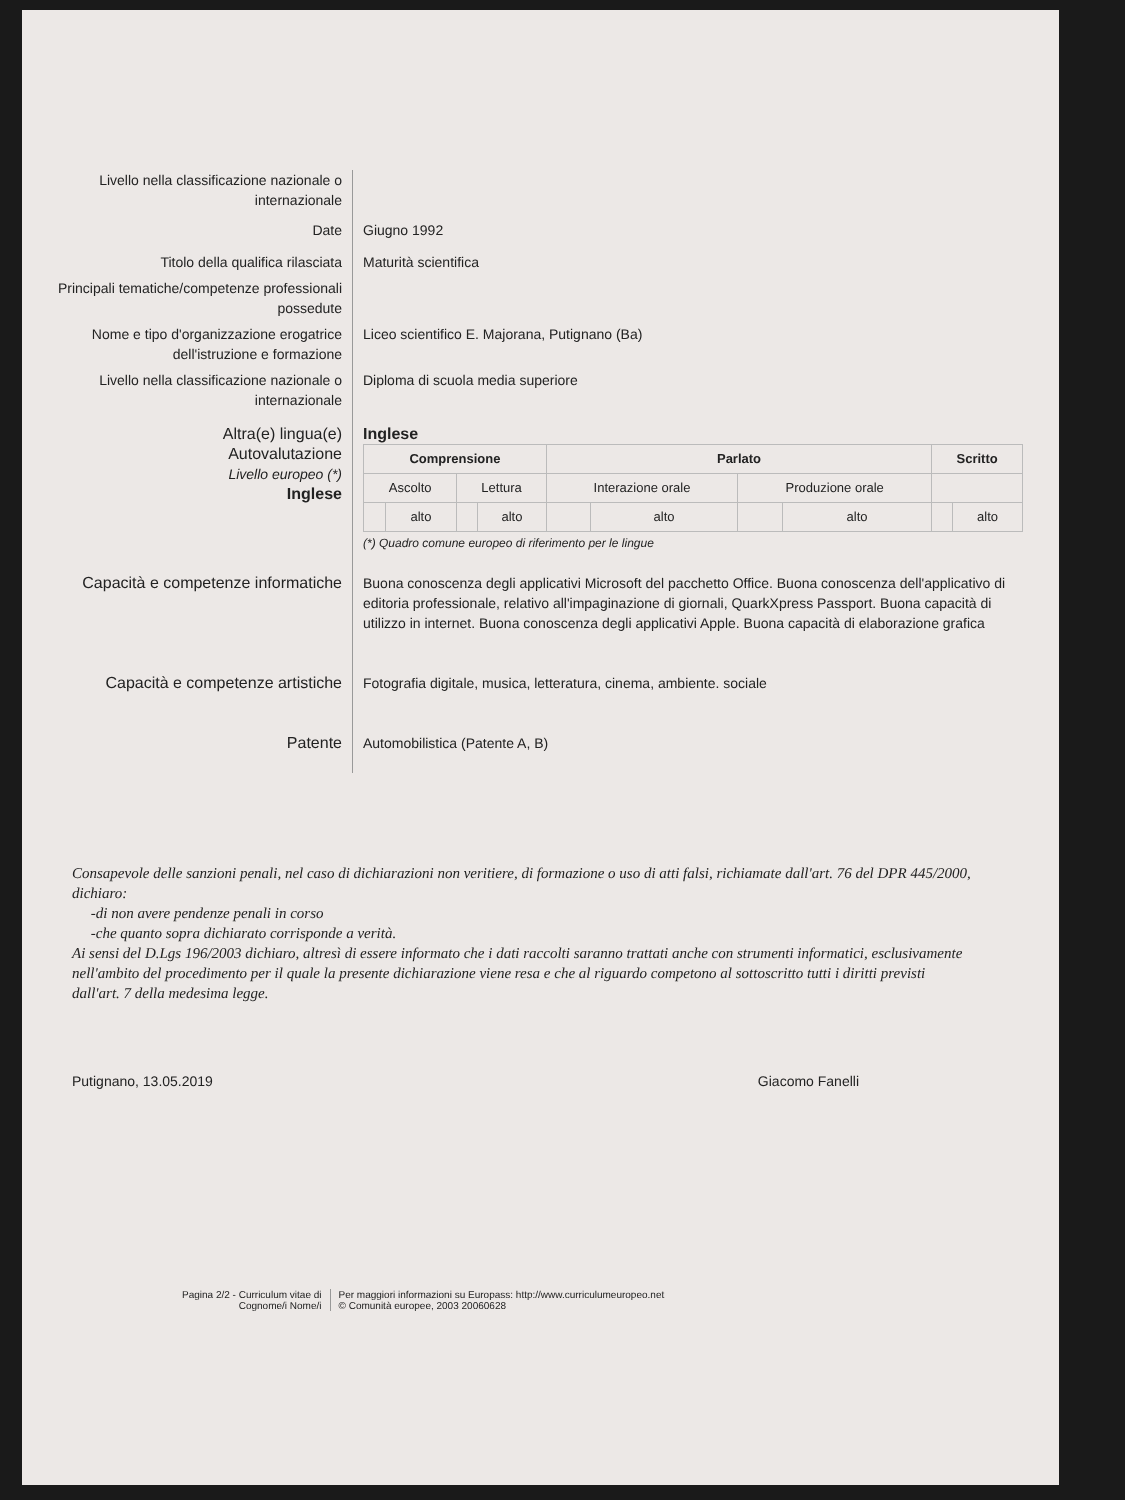Livello nella classificazione nazionale o internazionale
Date Giugno 1992
Titolo della qualifica rilasciata Maturità scientifica
Principali tematiche/competenze professionali possedute
Nome e tipo d'organizzazione erogatrice dell'istruzione e formazione
Liceo scientifico E. Majorana, Putignano (Ba)
Livello nella classificazione nazionale o internazionale
Diploma di scuola media superiore
Altra(e) lingua(e)
Autovalutazione
Livello europeo (*)
Inglese
Inglese
| Comprensione | | | | Parlato | | | | Scritto | |
| --- | --- | --- | --- | --- | --- | --- | --- | --- | --- |
| Ascolto | | Lettura | | Interazione orale | | Produzione orale | | | |
| | alto | | alto | | alto | | alto | | alto |
(*) Quadro comune europeo di riferimento per le lingue
Capacità e competenze informatiche
Buona conoscenza degli applicativi Microsoft del pacchetto Office. Buona conoscenza dell'applicativo di editoria professionale, relativo all'impaginazione di giornali, QuarkXpress Passport. Buona capacità di utilizzo in internet. Buona conoscenza degli applicativi Apple. Buona capacità di elaborazione grafica
Capacità e competenze artistiche Fotografia digitale, musica, letteratura, cinema, ambiente. sociale
Patente Automobilistica (Patente A, B)
Consapevole delle sanzioni penali, nel caso di dichiarazioni non veritiere, di formazione o uso di atti falsi, richiamate dall'art. 76 del DPR 445/2000, dichiaro:
-di non avere pendenze penali in corso
-che quanto sopra dichiarato corrisponde a verità.
Ai sensi del D.Lgs 196/2003 dichiaro, altresì di essere informato che i dati raccolti saranno trattati anche con strumenti informatici, esclusivamente nell'ambito del procedimento per il quale la presente dichiarazione viene resa e che al riguardo competono al sottoscritto tutti i diritti previsti dall'art. 7 della medesima legge.
Putignano, 13.05.2019 Giacomo Fanelli
Pagina 2/2 - Curriculum vitae di
Cognome/i Nome/i
Per maggiori informazioni su Europass: http://www.curriculumeuropeo.net
© Comunità europee, 2003 20060628